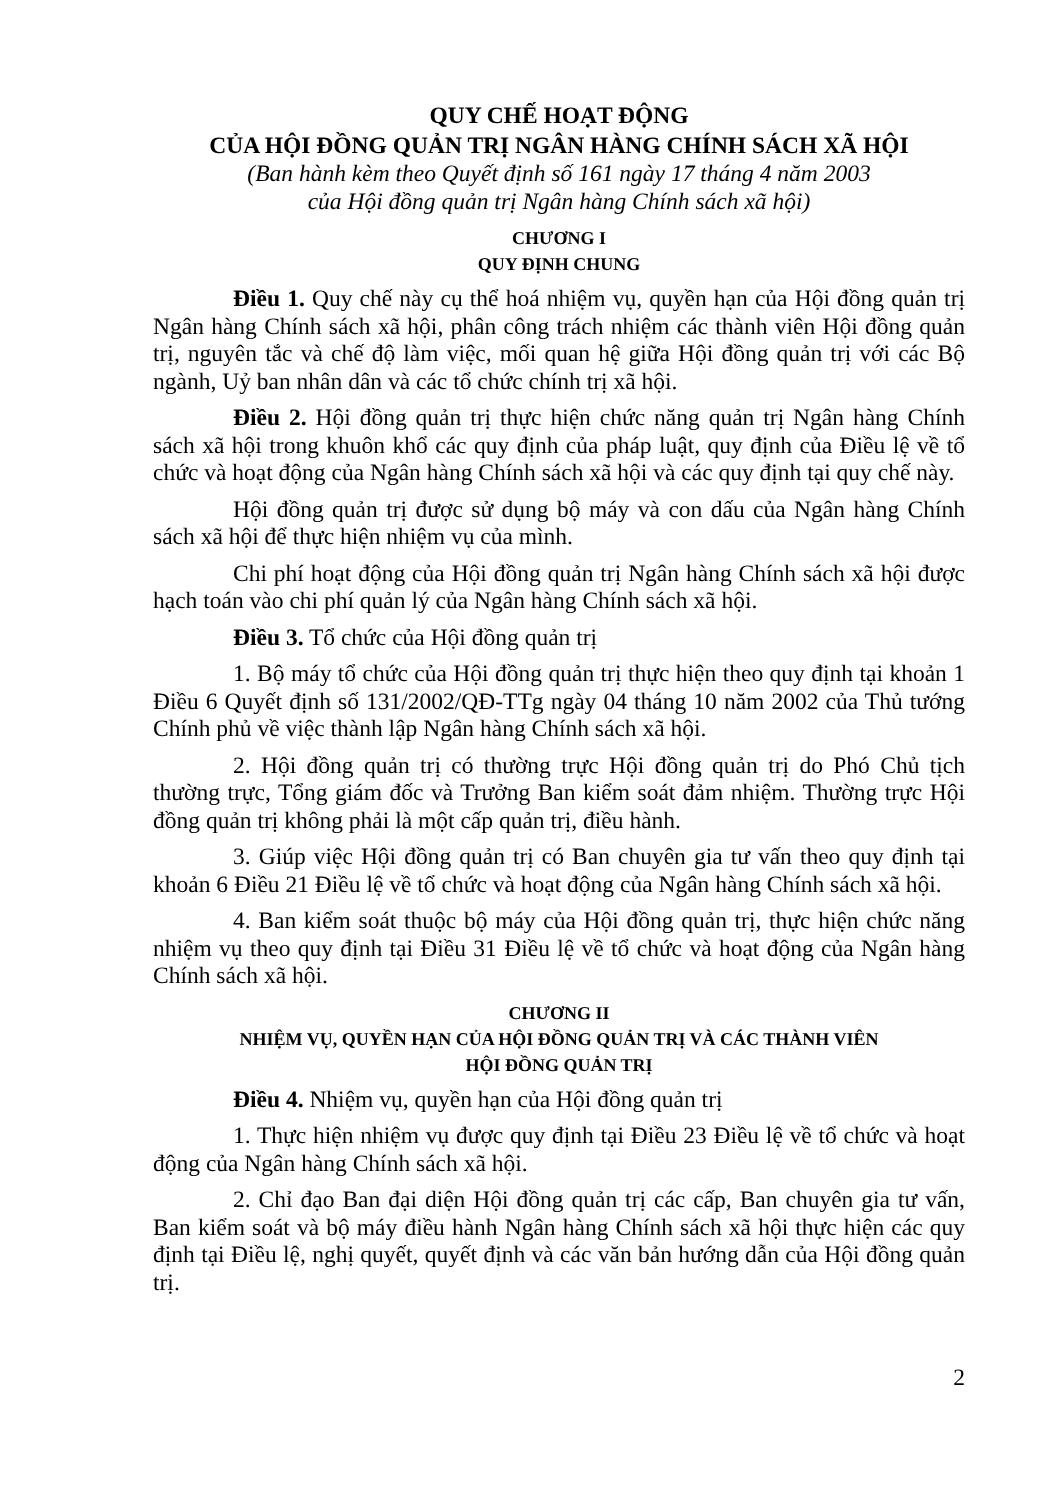QUY CHẾ HOẠT ĐỘNG
CỦA HỘI ĐỒNG QUẢN TRỊ NGÂN HÀNG CHÍNH SÁCH XÃ HỘI
(Ban hành kèm theo Quyết định số 161 ngày 17 tháng 4 năm 2003
của Hội đồng quản trị Ngân hàng Chính sách xã hội)
CHƯƠNG I
QUY ĐỊNH CHUNG
Điều 1. Quy chế này cụ thể hoá nhiệm vụ, quyền hạn của Hội đồng quản trị Ngân hàng Chính sách xã hội, phân công trách nhiệm các thành viên Hội đồng quản trị, nguyên tắc và chế độ làm việc, mối quan hệ giữa Hội đồng quản trị với các Bộ ngành, Uỷ ban nhân dân và các tổ chức chính trị xã hội.
Điều 2. Hội đồng quản trị thực hiện chức năng quản trị Ngân hàng Chính sách xã hội trong khuôn khổ các quy định của pháp luật, quy định của Điều lệ về tổ chức và hoạt động của Ngân hàng Chính sách xã hội và các quy định tại quy chế này.
Hội đồng quản trị được sử dụng bộ máy và con dấu của Ngân hàng Chính sách xã hội để thực hiện nhiệm vụ của mình.
Chi phí hoạt động của Hội đồng quản trị Ngân hàng Chính sách xã hội được hạch toán vào chi phí quản lý của Ngân hàng Chính sách xã hội.
Điều 3. Tổ chức của Hội đồng quản trị
1. Bộ máy tổ chức của Hội đồng quản trị thực hiện theo quy định tại khoản 1 Điều 6 Quyết định số 131/2002/QĐ-TTg ngày 04 tháng 10 năm 2002 của Thủ tướng Chính phủ về việc thành lập Ngân hàng Chính sách xã hội.
2. Hội đồng quản trị có thường trực Hội đồng quản trị do Phó Chủ tịch thường trực, Tổng giám đốc và Trưởng Ban kiểm soát đảm nhiệm. Thường trực Hội đồng quản trị không phải là một cấp quản trị, điều hành.
3. Giúp việc Hội đồng quản trị có Ban chuyên gia tư vấn theo quy định tại khoản 6 Điều 21 Điều lệ về tổ chức và hoạt động của Ngân hàng Chính sách xã hội.
4. Ban kiểm soát thuộc bộ máy của Hội đồng quản trị, thực hiện chức năng nhiệm vụ theo quy định tại Điều 31 Điều lệ về tổ chức và hoạt động của Ngân hàng Chính sách xã hội.
CHƯƠNG II
NHIỆM VỤ, QUYỀN HẠN CỦA HỘI ĐỒNG QUẢN TRỊ VÀ CÁC THÀNH VIÊN
HỘI ĐỒNG QUẢN TRỊ
Điều 4. Nhiệm vụ, quyền hạn của Hội đồng quản trị
1. Thực hiện nhiệm vụ được quy định tại Điều 23 Điều lệ về tổ chức và hoạt động của Ngân hàng Chính sách xã hội.
2. Chỉ đạo Ban đại diện Hội đồng quản trị các cấp, Ban chuyên gia tư vấn, Ban kiểm soát và bộ máy điều hành Ngân hàng Chính sách xã hội thực hiện các quy định tại Điều lệ, nghị quyết, quyết định và các văn bản hướng dẫn của Hội đồng quản trị.
2